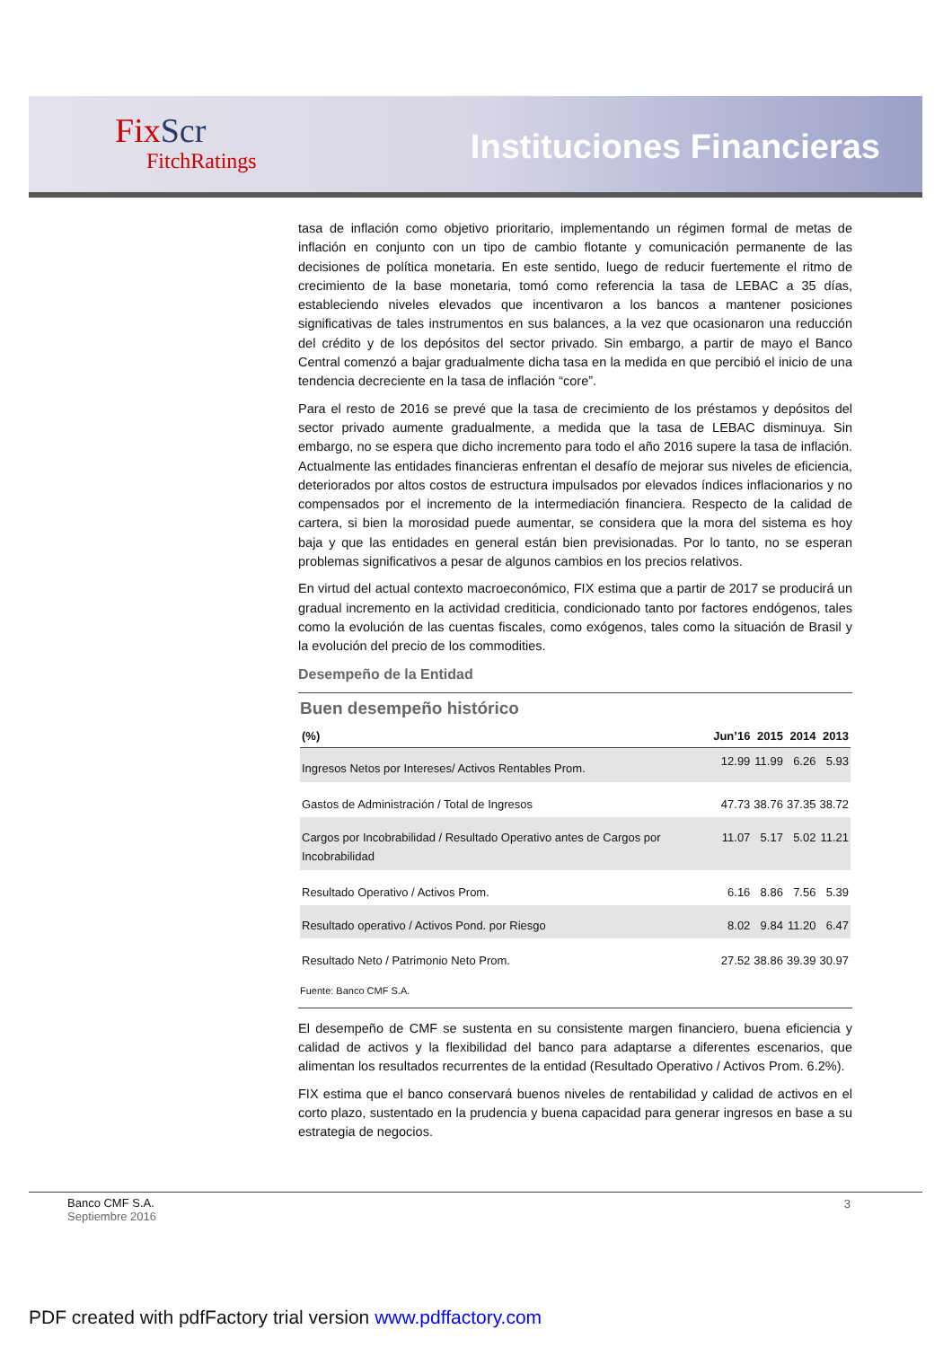FixScr
FitchRatings
Instituciones Financieras
tasa de inflación como objetivo prioritario, implementando un régimen formal de metas de inflación en conjunto con un tipo de cambio flotante y comunicación permanente de las decisiones de política monetaria. En este sentido, luego de reducir fuertemente el ritmo de crecimiento de la base monetaria, tomó como referencia la tasa de LEBAC a 35 días, estableciendo niveles elevados que incentivaron a los bancos a mantener posiciones significativas de tales instrumentos en sus balances, a la vez que ocasionaron una reducción del crédito y de los depósitos del sector privado. Sin embargo, a partir de mayo el Banco Central comenzó a bajar gradualmente dicha tasa en la medida en que percibió el inicio de una tendencia decreciente en la tasa de inflación “core”.
Para el resto de 2016 se prevé que la tasa de crecimiento de los préstamos y depósitos del sector privado aumente gradualmente, a medida que la tasa de LEBAC disminuya. Sin embargo, no se espera que dicho incremento para todo el año 2016 supere la tasa de inflación. Actualmente las entidades financieras enfrentan el desafío de mejorar sus niveles de eficiencia, deteriorados por altos costos de estructura impulsados por elevados índices inflacionarios y no compensados por el incremento de la intermediación financiera. Respecto de la calidad de cartera, si bien la morosidad puede aumentar, se considera que la mora del sistema es hoy baja y que las entidades en general están bien previsionadas. Por lo tanto, no se esperan problemas significativos a pesar de algunos cambios en los precios relativos.
En virtud del actual contexto macroeconómico, FIX estima que a partir de 2017 se producirá un gradual incremento en la actividad crediticia, condicionado tanto por factores endógenos, tales como la evolución de las cuentas fiscales, como exógenos, tales como la situación de Brasil y la evolución del precio de los commodities.
Desempeño de la Entidad
Buen desempeño histórico
| (%) | Jun’16 | 2015 | 2014 | 2013 |
| --- | --- | --- | --- | --- |
| Ingresos Netos por Intereses/ Activos Rentables Prom. | 12.99 | 11.99 | 6.26 | 5.93 |
| Gastos de Administración / Total de Ingresos | 47.73 | 38.76 | 37.35 | 38.72 |
| Cargos por Incobrabilidad / Resultado Operativo antes de Cargos por Incobrabilidad | 11.07 | 5.17 | 5.02 | 11.21 |
| Resultado Operativo / Activos Prom. | 6.16 | 8.86 | 7.56 | 5.39 |
| Resultado operativo / Activos Pond. por Riesgo | 8.02 | 9.84 | 11.20 | 6.47 |
| Resultado Neto / Patrimonio Neto Prom. | 27.52 | 38.86 | 39.39 | 30.97 |
Fuente: Banco CMF S.A.
El desempeño de CMF se sustenta en su consistente margen financiero, buena eficiencia y calidad de activos y la flexibilidad del banco para adaptarse a diferentes escenarios, que alimentan los resultados recurrentes de la entidad (Resultado Operativo / Activos Prom. 6.2%).
FIX estima que el banco conservará buenos niveles de rentabilidad y calidad de activos en el corto plazo, sustentado en la prudencia y buena capacidad para generar ingresos en base a su estrategia de negocios.
Banco CMF S.A.
Septiembre 2016
3
PDF created with pdfFactory trial version www.pdffactory.com